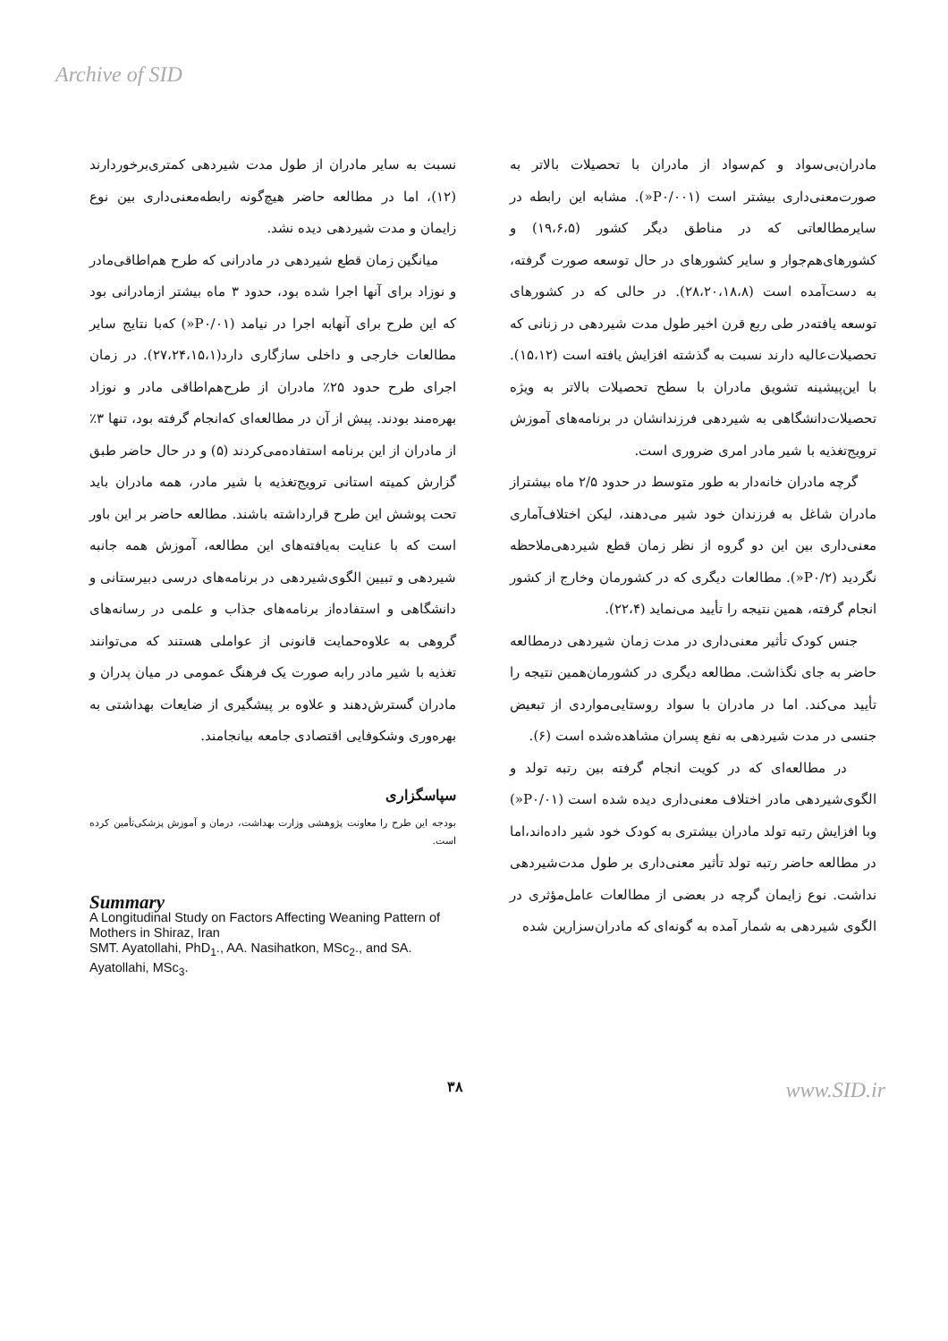Archive of SID
مادران‌بی‌سواد و کم‌سواد از مادران با تحصیلات بالاتر به صورت‌معنی‌داری بیشتر است (P۰/۰۰۱«). مشابه این رابطه در سایرمطالعاتی که در مناطق دیگر کشور (۱۹،۶،۵) و کشورهای‌هم‌جوار و سایر کشورهای در حال توسعه صورت گرفته، به دست‌آمده است (۲۸،۲۰،۱۸،۸). در حالی که در کشورهای توسعه یافته‌در طی ربع قرن اخیر طول مدت شیردهی در زنانی که تحصیلات‌عالیه دارند نسبت به گذشته افزایش یافته است (۱۵،۱۲). با این‌پیشینه تشویق مادران با سطح تحصیلات بالاتر به ویژه تحصیلات‌دانشگاهی به شیردهی فرزندانشان در برنامه‌های آموزش ترویج‌تغذیه با شیر مادر امری ضروری است.
گرچه مادران خانه‌دار به طور متوسط در حدود ۲/۵ ماه بیشتراز مادران شاغل به فرزندان خود شیر می‌دهند، لیکن اختلاف‌آماری معنی‌داری بین این دو گروه از نظر زمان قطع شیردهی‌ملاحظه نگردید (P۰/۲«). مطالعات دیگری که در کشورمان وخارج از کشور انجام گرفته، همین نتیجه را تأیید می‌نماید (۲۲،۴).
جنس کودک تأثیر معنی‌داری در مدت زمان شیردهی درمطالعه حاضر به جای نگذاشت. مطالعه دیگری در کشورمان‌همین نتیجه را تأیید می‌کند. اما در مادران با سواد روستایی‌مواردی از تبعیض جنسی در مدت شیردهی به نفع پسران مشاهده‌شده است (۶).
در مطالعه‌ای که در کویت انجام گرفته بین رتبه تولد و الگوی‌شیردهی مادر اختلاف معنی‌داری دیده شده است (P۰/۰۱«) وبا افزایش رتبه تولد مادران بیشتری به کودک خود شیر داده‌اند،اما در مطالعه حاضر رتبه تولد تأثیر معنی‌داری بر طول مدت‌شیردهی نداشت. نوع زایمان گرچه در بعضی از مطالعات عامل‌مؤثری در الگوی شیردهی به شمار آمده به گونه‌ای که مادران‌سزارین شده
نسبت به سایر مادران از طول مدت شیردهی کمتری‌برخوردارند (۱۲)، اما در مطالعه حاضر هیچ‌گونه رابطه‌معنی‌داری بین نوع زایمان و مدت شیردهی دیده نشد.
میانگین زمان قطع شیردهی در مادرانی که طرح هم‌اطاقی‌مادر و نوزاد برای آنها اجرا شده بود، حدود ۳ ماه بیشتر ازمادرانی بود که این طرح برای آنهابه اجرا در نیامد (P۰/۰۱«) که‌با نتایج سایر مطالعات خارجی و داخلی سازگاری دارد(۲۷،۲۴،۱۵،۱). در زمان اجرای طرح حدود ۲۵٪ مادران از طرح‌هم‌اطاقی مادر و نوزاد بهره‌مند بودند. پیش از آن در مطالعه‌ای که‌انجام گرفته بود، تنها ۳٪ از مادران از این برنامه استفاده‌می‌کردند (۵) و در حال حاضر طبق گزارش کمیته استانی ترویج‌تغذیه با شیر مادر، همه مادران باید تحت پوشش این طرح قرارداشته باشند. مطالعه حاضر بر این باور است که با عنایت به‌یافته‌های این مطالعه، آموزش همه جانبه شیردهی و تبیین الگوی‌شیردهی در برنامه‌های درسی دبیرستانی و دانشگاهی و استفاده‌از برنامه‌های جذاب و علمی در رسانه‌های گروهی به علاوه‌حمایت قانونی از عواملی هستند که می‌توانند تغذیه با شیر مادر رابه صورت یک فرهنگ عمومی در میان پدران و مادران گسترش‌دهند و علاوه بر پیشگیری از ضایعات بهداشتی به بهره‌وری وشکوفایی اقتصادی جامعه بیانجامند.
سپاسگزاری
بودجه این طرح را معاونت پژوهشی وزارت بهداشت، درمان و آموزش پزشکی‌تأمین کرده است.
Summary
A Longitudinal Study on Factors Affecting Weaning Pattern of Mothers in Shiraz, Iran
SMT. Ayatollahi, PhD<sub>1</sub>., AA. Nasihatkon, MSc<sub>2</sub>., and SA. Ayatollahi, MSc<sub>3</sub>.
۳۸ www.SID.ir